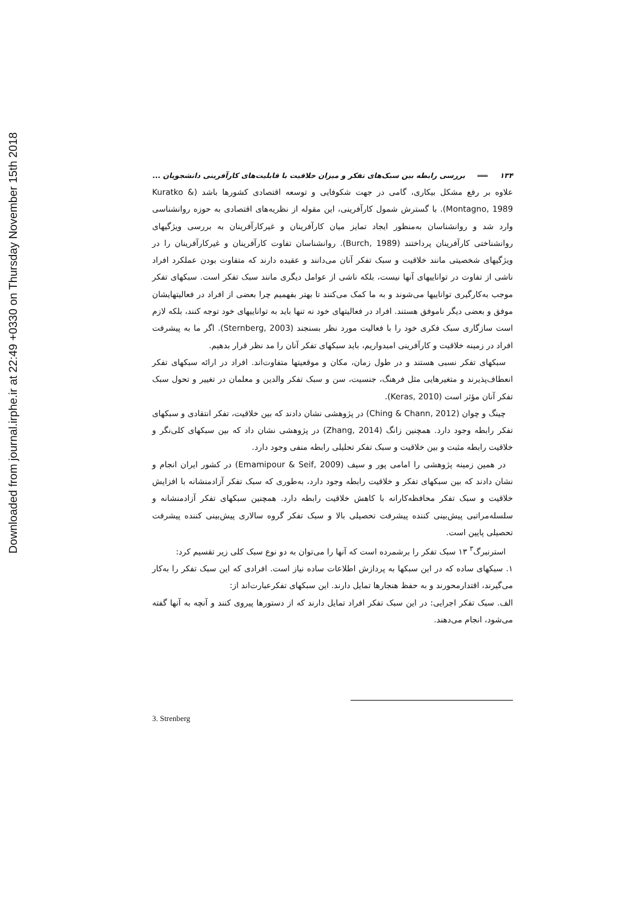Downloaded from journal.irphe.ir at 22:49 +0330 on Thursday November 15th 2018
۱۳۴ بررسی رابطه بین سبک‌های تفکر و میزان خلاقیت با قابلیت‌های کارآفرینی دانشجویان ...
علاوه بر رفع مشکل بیکاری، گامی در جهت شکوفایی و توسعه اقتصادی کشورها باشد (Kuratko & Montagno, 1989). با گسترش شمول کارآفرینی، این مقوله از نظریه‌های اقتصادی به حوزه روانشناسی وارد شد و روانشناسان به‌منظور ایجاد تمایز میان کارآفرینان و غیرکارآفرینان به بررسی ویژگیهای روانشناختی کارآفرینان پرداختند (Burch, 1989). روانشناسان تفاوت کارآفرینان و غیرکارآفرینان را در ویژگیهای شخصیتی مانند خلاقیت و سبک تفکر آنان می‌دانند و عقیده دارند که متفاوت بودن عملکرد افراد ناشی از تفاوت در تواناییهای آنها نیست، بلکه ناشی از عوامل دیگری مانند سبک تفکر است. سبکهای تفکر موجب به‌کارگیری تواناییها می‌شوند و به ما کمک می‌کنند تا بهتر بفهمیم چرا بعضی از افراد در فعالیتهایشان موفق و بعضی دیگر ناموفق هستند. افراد در فعالیتهای خود نه تنها باید به تواناییهای خود توجه کنند، بلکه لازم است سازگاری سبک فکری خود را با فعالیت مورد نظر بسنجند (Sternberg, 2003). اگر ما به پیشرفت افراد در زمینه خلاقیت و کارآفرینی امیدواریم، باید سبکهای تفکر آنان را مد نظر قرار بدهیم.
سبکهای تفکر نسبی هستند و در طول زمان، مکان و موقعیتها متفاوت‌اند. افراد در ارائه سبکهای تفکر انعطاف‌پذیرند و متغیرهایی مثل فرهنگ، جنسیت، سن و سبک تفکر والدین و معلمان در تغییر و تحول سبک تفکر آنان مؤثر است (Keras, 2010).
چینگ و چوان (Ching & Chann, 2012) در پژوهشی نشان دادند که بین خلاقیت، تفکر انتقادی و سبکهای تفکر رابطه وجود دارد. همچنین زانگ (Zhang, 2014) در پژوهشی نشان داد که بین سبکهای کلی‌نگر و خلاقیت رابطه مثبت و بین خلاقیت و سبک تفکر تحلیلی رابطه منفی وجود دارد.
در همین زمینه پژوهشی را امامی پور و سیف (Emamipour & Seif, 2009) در کشور ایران انجام و نشان دادند که بین سبکهای تفکر و خلاقیت رابطه وجود دارد، به‌طوری که سبک تفکر آزادمنشانه با افزایش خلاقیت و سبک تفکر محافظه‌کارانه با کاهش خلاقیت رابطه دارد. همچنین سبکهای تفکر آزادمنشانه و سلسله‌مراتبی پیش‌بینی کننده پیشرفت تحصیلی بالا و سبک تفکر گروه سالاری پیش‌بینی کننده پیشرفت تحصیلی پایین است.
استرنبرگ<sup>۳</sup> ۱۳ سبک تفکر را برشمرده است که آنها را می‌توان به دو نوع سبک کلی زیر تقسیم کرد:
۱. سبکهای ساده که در این سبکها به پردازش اطلاعات ساده نیاز است. افرادی که این سبک تفکر را به‌کار می‌گیرند، اقتدارمحورند و به حفظ هنجارها تمایل دارند. این سبکهای تفکرعبارت‌اند از:
الف. سبک تفکر اجرایی: در این سبک تفکر افراد تمایل دارند که از دستورها پیروی کنند و آنچه به آنها گفته می‌شود، انجام می‌دهند.
3. Strenberg